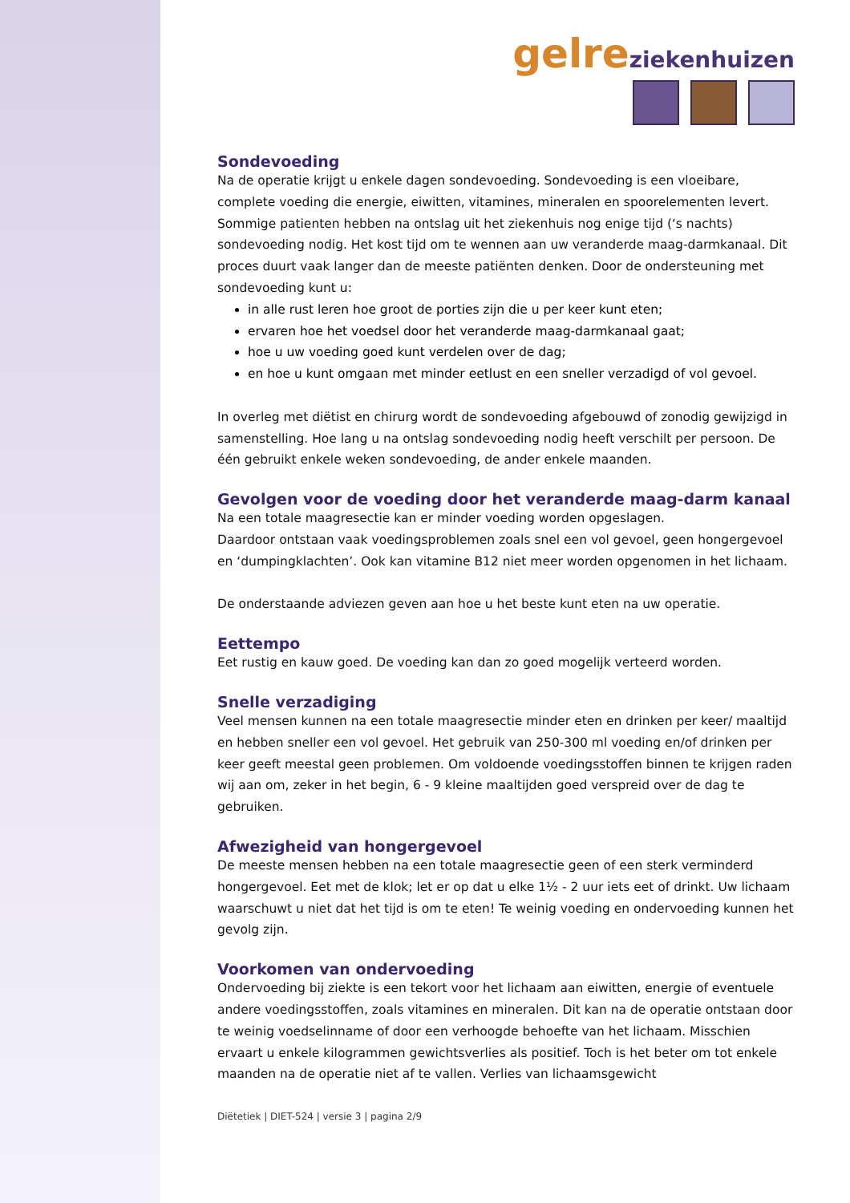gelre ziekenhuizen
Sondevoeding
Na de operatie krijgt u enkele dagen sondevoeding. Sondevoeding is een vloeibare, complete voeding die energie, eiwitten, vitamines, mineralen en spoorelementen levert. Sommige patienten hebben na ontslag uit het ziekenhuis nog enige tijd (‘s nachts) sondevoeding nodig. Het kost tijd om te wennen aan uw veranderde maag-darmkanaal. Dit proces duurt vaak langer dan de meeste patiënten denken. Door de ondersteuning met sondevoeding kunt u:
in alle rust leren hoe groot de porties zijn die u per keer kunt eten;
ervaren hoe het voedsel door het veranderde maag-darmkanaal gaat;
hoe u uw voeding goed kunt verdelen over de dag;
en hoe u kunt omgaan met minder eetlust en een sneller verzadigd of vol gevoel.
In overleg met diëtist en chirurg wordt de sondevoeding afgebouwd of zonodig gewijzigd in samenstelling. Hoe lang u na ontslag sondevoeding nodig heeft verschilt per persoon. De één gebruikt enkele weken sondevoeding, de ander enkele maanden.
Gevolgen voor de voeding door het veranderde maag-darm kanaal
Na een totale maagresectie kan er minder voeding worden opgeslagen.
Daardoor ontstaan vaak voedingsproblemen zoals snel een vol gevoel, geen hongergevoel en ‘dumpingklachten’. Ook kan vitamine B12 niet meer worden opgenomen in het lichaam.
De onderstaande adviezen geven aan hoe u het beste kunt eten na uw operatie.
Eettempo
Eet rustig en kauw goed. De voeding kan dan zo goed mogelijk verteerd worden.
Snelle verzadiging
Veel mensen kunnen na een totale maagresectie minder eten en drinken per keer/ maaltijd en hebben sneller een vol gevoel. Het gebruik van 250-300 ml voeding en/of drinken per keer geeft meestal geen problemen. Om voldoende voedingsstoffen binnen te krijgen raden wij aan om, zeker in het begin, 6 - 9 kleine maaltijden goed verspreid over de dag te gebruiken.
Afwezigheid van hongergevoel
De meeste mensen hebben na een totale maagresectie geen of een sterk verminderd hongergevoel. Eet met de klok; let er op dat u elke 1½ - 2 uur iets eet of drinkt. Uw lichaam waarschuwt u niet dat het tijd is om te eten! Te weinig voeding en ondervoeding kunnen het gevolg zijn.
Voorkomen van ondervoeding
Ondervoeding bij ziekte is een tekort voor het lichaam aan eiwitten, energie of eventuele andere voedingsstoffen, zoals vitamines en mineralen. Dit kan na de operatie ontstaan door te weinig voedselinname of door een verhoogde behoefte van het lichaam. Misschien ervaart u enkele kilogrammen gewichtsverlies als positief. Toch is het beter om tot enkele maanden na de operatie niet af te vallen. Verlies van lichaamsgewicht
Diëtetiek | DIET-524 | versie 3 | pagina 2/9